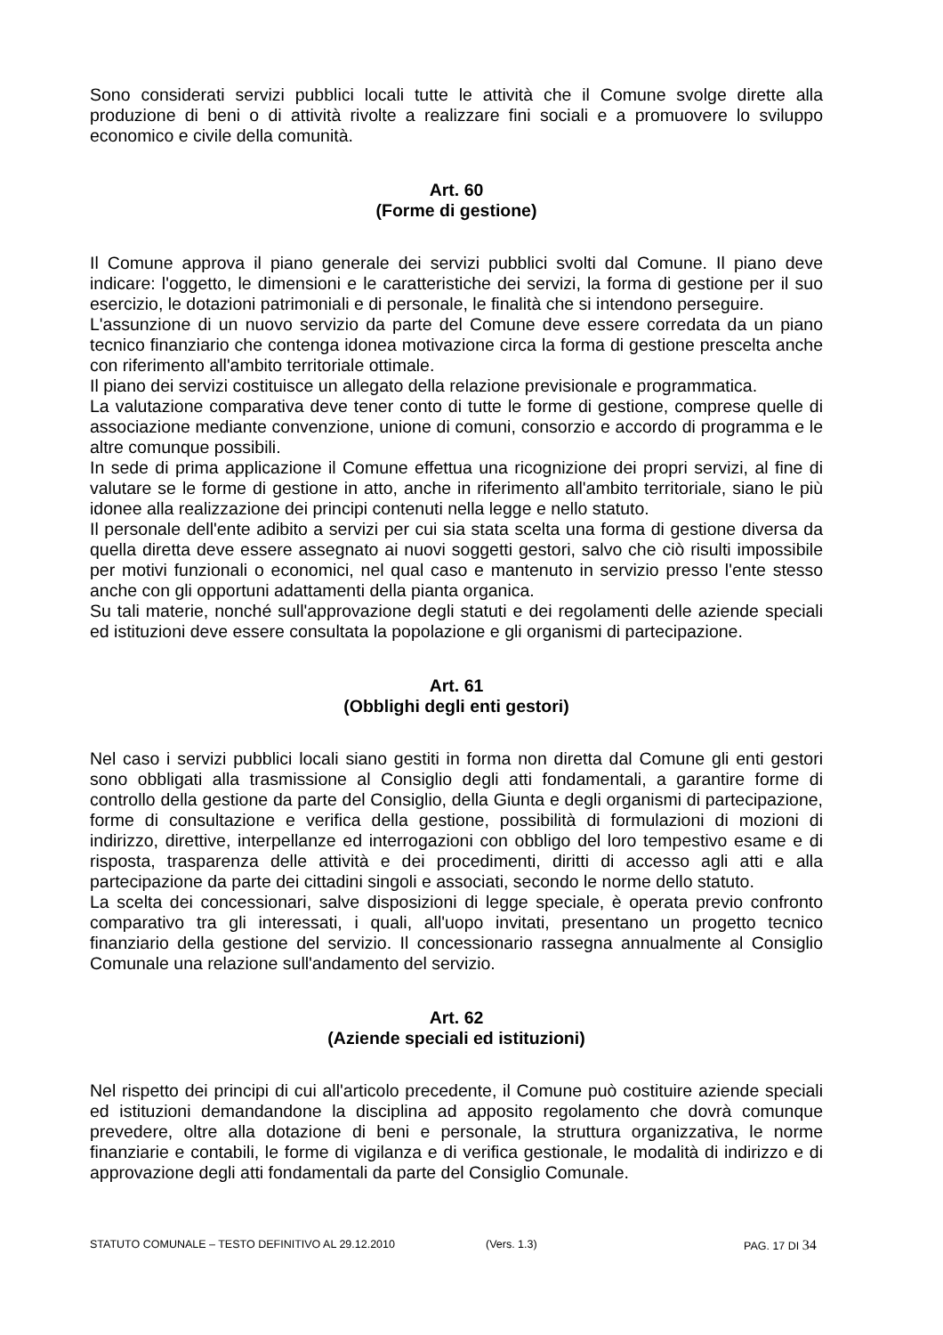Sono considerati servizi pubblici locali tutte le attività che il Comune svolge dirette alla produzione di beni o di attività rivolte a realizzare fini sociali e a promuovere lo sviluppo economico e civile della comunità.
Art. 60
(Forme di gestione)
Il Comune approva il piano generale dei servizi pubblici svolti dal Comune. Il piano deve indicare: l'oggetto, le dimensioni e le caratteristiche dei servizi, la forma di gestione per il suo esercizio, le dotazioni patrimoniali e di personale, le finalità che si intendono perseguire.
L'assunzione di un nuovo servizio da parte del Comune deve essere corredata da un piano tecnico finanziario che contenga idonea motivazione circa la forma di gestione prescelta anche con riferimento all'ambito territoriale ottimale.
Il piano dei servizi costituisce un allegato della relazione previsionale e programmatica.
La valutazione comparativa deve tener conto di tutte le forme di gestione, comprese quelle di associazione mediante convenzione, unione di comuni, consorzio e accordo di programma e le altre comunque possibili.
In sede di prima applicazione il Comune effettua una ricognizione dei propri servizi, al fine di valutare se le forme di gestione in atto, anche in riferimento all'ambito territoriale, siano le più idonee alla realizzazione dei principi contenuti nella legge e nello statuto.
Il personale dell'ente adibito a servizi per cui sia stata scelta una forma di gestione diversa da quella diretta deve essere assegnato ai nuovi soggetti gestori, salvo che ciò risulti impossibile per motivi funzionali o economici, nel qual caso e mantenuto in servizio presso l'ente stesso anche con gli opportuni adattamenti della pianta organica.
Su tali materie, nonché sull'approvazione degli statuti e dei regolamenti delle aziende speciali ed istituzioni deve essere consultata la popolazione e gli organismi di partecipazione.
Art. 61
(Obblighi degli enti gestori)
Nel caso i servizi pubblici locali siano gestiti in forma non diretta dal Comune gli enti gestori sono obbligati alla trasmissione al Consiglio degli atti fondamentali, a garantire forme di controllo della gestione da parte del Consiglio, della Giunta e degli organismi di partecipazione, forme di consultazione e verifica della gestione, possibilità di formulazioni di mozioni di indirizzo, direttive, interpellanze ed interrogazioni con obbligo del loro tempestivo esame e di risposta, trasparenza delle attività e dei procedimenti, diritti di accesso agli atti e alla partecipazione da parte dei cittadini singoli e associati, secondo le norme dello statuto.
La scelta dei concessionari, salve disposizioni di legge speciale, è operata previo confronto comparativo tra gli interessati, i quali, all'uopo invitati, presentano un progetto tecnico finanziario della gestione del servizio. Il concessionario rassegna annualmente al Consiglio Comunale una relazione sull'andamento del servizio.
Art. 62
(Aziende speciali ed istituzioni)
Nel rispetto dei principi di cui all'articolo precedente, il Comune può costituire aziende speciali ed istituzioni demandandone la disciplina ad apposito regolamento che dovrà comunque prevedere, oltre alla dotazione di beni e personale, la struttura organizzativa, le norme finanziarie e contabili, le forme di vigilanza e di verifica gestionale, le modalità di indirizzo e di approvazione degli atti fondamentali da parte del Consiglio Comunale.
STATUTO COMUNALE – TESTO DEFINITIVO AL 29.12.2010 (Vers. 1.3) PAG. 17 DI 34